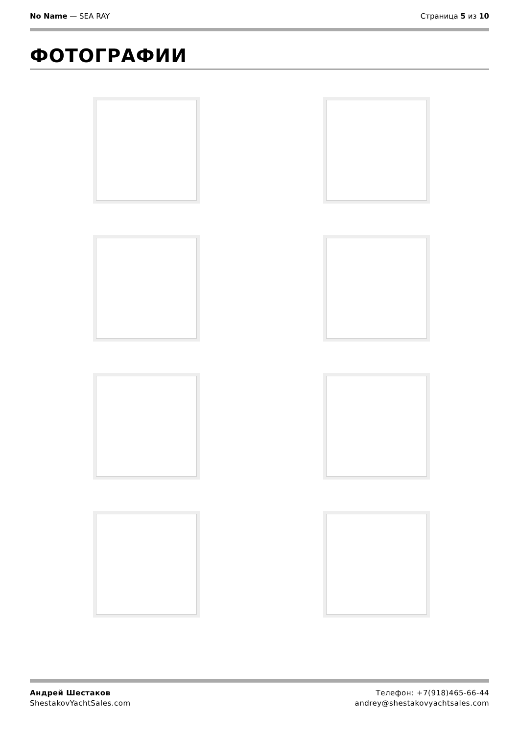No Name — SEA RAY Страница 5 из 10
ФОТОГРАФИИ
Андрей Шестаков
ShestakovYachtSales.com
Телефон: +7(918)465-66-44
andrey@shestakovyachtsales.com